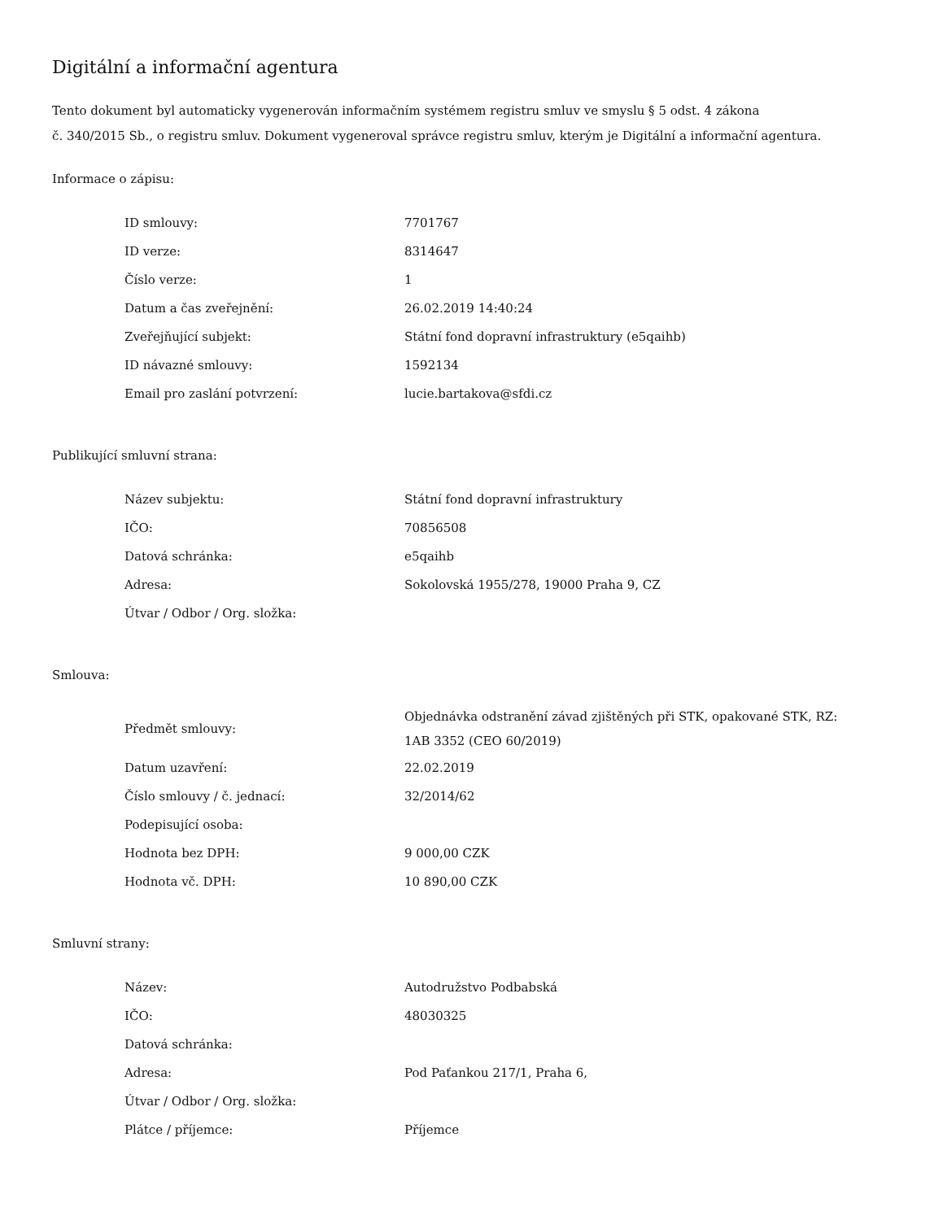Digitální a informační agentura
Tento dokument byl automaticky vygenerován informačním systémem registru smluv ve smyslu § 5 odst. 4 zákona
č. 340/2015 Sb., o registru smluv. Dokument vygeneroval správce registru smluv, kterým je Digitální a informační agentura.
Informace o zápisu:
| ID smlouvy: | 7701767 |
| ID verze: | 8314647 |
| Číslo verze: | 1 |
| Datum a čas zveřejnění: | 26.02.2019 14:40:24 |
| Zveřejňující subjekt: | Státní fond dopravní infrastruktury (e5qaihb) |
| ID návazné smlouvy: | 1592134 |
| Email pro zaslání potvrzení: | lucie.bartakova@sfdi.cz |
Publikující smluvní strana:
| Název subjektu: | Státní fond dopravní infrastruktury |
| IČO: | 70856508 |
| Datová schránka: | e5qaihb |
| Adresa: | Sokolovská 1955/278, 19000 Praha 9, CZ |
| Útvar / Odbor / Org. složka: | |
Smlouva:
| Předmět smlouvy: | Objednávka odstranění závad zjištěných při STK, opakované STK, RZ: 1AB 3352 (CEO 60/2019) |
| Datum uzavření: | 22.02.2019 |
| Číslo smlouvy / č. jednací: | 32/2014/62 |
| Podepisující osoba: | |
| Hodnota bez DPH: | 9 000,00 CZK |
| Hodnota vč. DPH: | 10 890,00 CZK |
Smluvní strany:
| Název: | Autodružstvo Podbabská |
| IČO: | 48030325 |
| Datová schránka: | |
| Adresa: | Pod Paťankou 217/1, Praha 6, |
| Útvar / Odbor / Org. složka: | |
| Plátce / příjemce: | Příjemce |